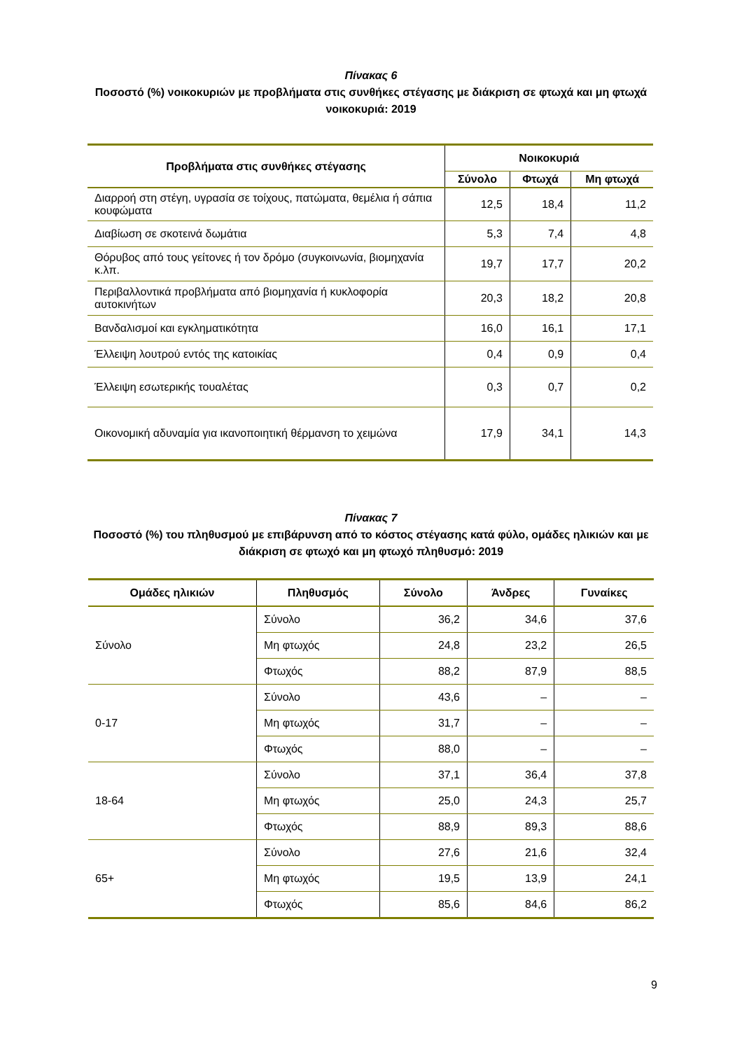Πίνακας 6
Ποσοστό (%) νοικοκυριών με προβλήματα στις συνθήκες στέγασης με διάκριση σε φτωχά και μη φτωχά νοικοκυριά: 2019
| Προβλήματα στις συνθήκες στέγασης | Νοικοκυριά | | |
| --- | --- | --- | --- |
| | Σύνολο | Φτωχά | Μη φτωχά |
| Διαρροή στη στέγη, υγρασία σε τοίχους, πατώματα, θεμέλια ή σάπια κουφώματα | 12,5 | 18,4 | 11,2 |
| Διαβίωση σε σκοτεινά δωμάτια | 5,3 | 7,4 | 4,8 |
| Θόρυβος από τους γείτονες ή τον δρόμο (συγκοινωνία, βιομηχανία κ.λπ. | 19,7 | 17,7 | 20,2 |
| Περιβαλλοντικά προβλήματα από βιομηχανία ή κυκλοφορία αυτοκινήτων | 20,3 | 18,2 | 20,8 |
| Βανδαλισμοί και εγκληματικότητα | 16,0 | 16,1 | 17,1 |
| Έλλειψη λουτρού εντός της κατοικίας | 0,4 | 0,9 | 0,4 |
| Έλλειψη εσωτερικής τουαλέτας | 0,3 | 0,7 | 0,2 |
| Οικονομική αδυναμία για ικανοποιητική θέρμανση το χειμώνα | 17,9 | 34,1 | 14,3 |
Πίνακας 7
Ποσοστό (%) του πληθυσμού με επιβάρυνση από το κόστος στέγασης κατά φύλο, ομάδες ηλικιών και με διάκριση σε φτωχό και μη φτωχό πληθυσμό: 2019
| Ομάδες ηλικιών | Πληθυσμός | Σύνολο | Άνδρες | Γυναίκες |
| --- | --- | --- | --- | --- |
| Σύνολο | Σύνολο | 36,2 | 34,6 | 37,6 |
| | Μη φτωχός | 24,8 | 23,2 | 26,5 |
| | Φτωχός | 88,2 | 87,9 | 88,5 |
| 0-17 | Σύνολο | 43,6 | – | – |
| | Μη φτωχός | 31,7 | – | – |
| | Φτωχός | 88,0 | – | – |
| 18-64 | Σύνολο | 37,1 | 36,4 | 37,8 |
| | Μη φτωχός | 25,0 | 24,3 | 25,7 |
| | Φτωχός | 88,9 | 89,3 | 88,6 |
| 65+ | Σύνολο | 27,6 | 21,6 | 32,4 |
| | Μη φτωχός | 19,5 | 13,9 | 24,1 |
| | Φτωχός | 85,6 | 84,6 | 86,2 |
9